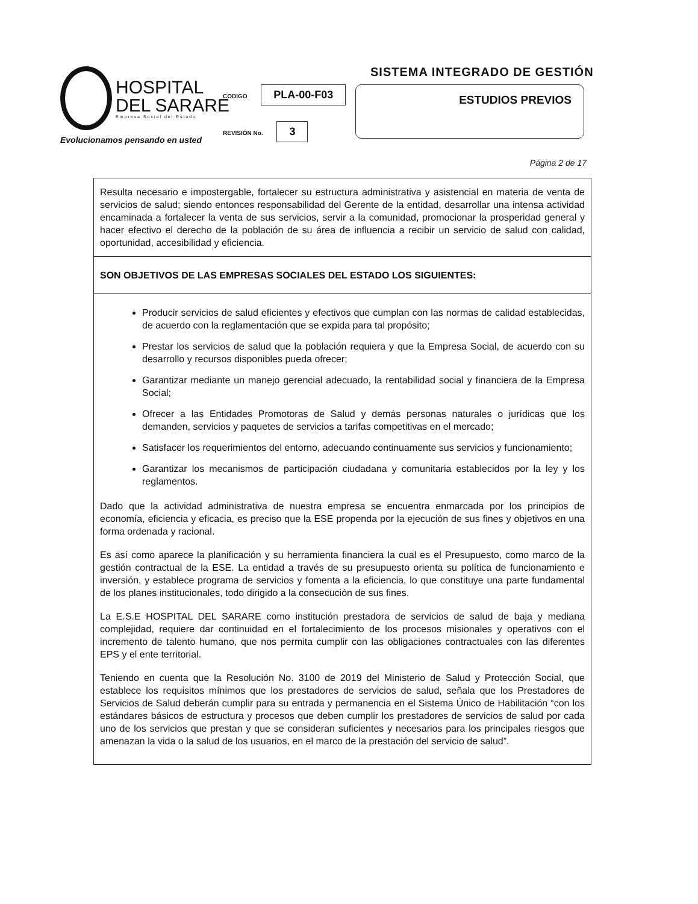HOSPITAL
DEL SARARE
Empresa Social del Estado
Evolucionamos pensando en usted
SISTEMA INTEGRADO DE GESTIÓN
CODIGO PLA-00-F03
REVISIÓN No. 3
ESTUDIOS PREVIOS
Página 2 de 17
Resulta necesario e impostergable, fortalecer su estructura administrativa y asistencial en materia de venta de servicios de salud; siendo entonces responsabilidad del Gerente de la entidad, desarrollar una intensa actividad encaminada a fortalecer la venta de sus servicios, servir a la comunidad, promocionar la prosperidad general y hacer efectivo el derecho de la población de su área de influencia a recibir un servicio de salud con calidad, oportunidad, accesibilidad y eficiencia.
SON OBJETIVOS DE LAS EMPRESAS SOCIALES DEL ESTADO LOS SIGUIENTES:
Producir servicios de salud eficientes y efectivos que cumplan con las normas de calidad establecidas, de acuerdo con la reglamentación que se expida para tal propósito;
Prestar los servicios de salud que la población requiera y que la Empresa Social, de acuerdo con su desarrollo y recursos disponibles pueda ofrecer;
Garantizar mediante un manejo gerencial adecuado, la rentabilidad social y financiera de la Empresa Social;
Ofrecer a las Entidades Promotoras de Salud y demás personas naturales o jurídicas que los demanden, servicios y paquetes de servicios a tarifas competitivas en el mercado;
Satisfacer los requerimientos del entorno, adecuando continuamente sus servicios y funcionamiento;
Garantizar los mecanismos de participación ciudadana y comunitaria establecidos por la ley y los reglamentos.
Dado que la actividad administrativa de nuestra empresa se encuentra enmarcada por los principios de economía, eficiencia y eficacia, es preciso que la ESE propenda por la ejecución de sus fines y objetivos en una forma ordenada y racional.
Es así como aparece la planificación y su herramienta financiera la cual es el Presupuesto, como marco de la gestión contractual de la ESE. La entidad a través de su presupuesto orienta su política de funcionamiento e inversión, y establece programa de servicios y fomenta a la eficiencia, lo que constituye una parte fundamental de los planes institucionales, todo dirigido a la consecución de sus fines.
La E.S.E HOSPITAL DEL SARARE como institución prestadora de servicios de salud de baja y mediana complejidad, requiere dar continuidad en el fortalecimiento de los procesos misionales y operativos con el incremento de talento humano, que nos permita cumplir con las obligaciones contractuales con las diferentes EPS y el ente territorial.
Teniendo en cuenta que la Resolución No. 3100 de 2019 del Ministerio de Salud y Protección Social, que establece los requisitos mínimos que los prestadores de servicios de salud, señala que los Prestadores de Servicios de Salud deberán cumplir para su entrada y permanencia en el Sistema Único de Habilitación “con los estándares básicos de estructura y procesos que deben cumplir los prestadores de servicios de salud por cada uno de los servicios que prestan y que se consideran suficientes y necesarios para los principales riesgos que amenazan la vida o la salud de los usuarios, en el marco de la prestación del servicio de salud”.